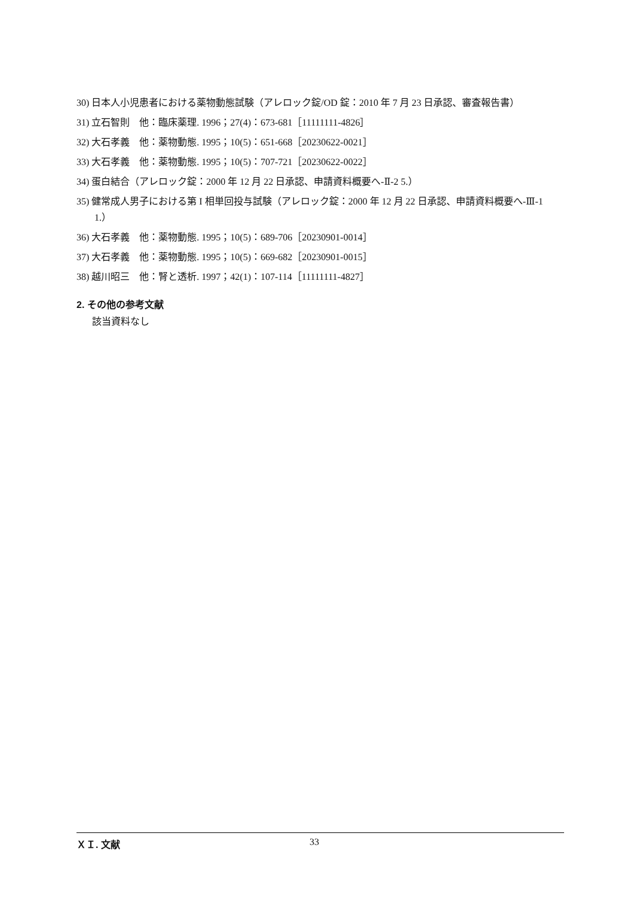30) 日本人小児患者における薬物動態試験（アレロック錠/OD 錠：2010 年 7 月 23 日承認、審査報告書）
31) 立石智則　他：臨床薬理. 1996；27(4)：673-681［11111111-4826］
32) 大石孝義　他：薬物動態. 1995；10(5)：651-668［20230622-0021］
33) 大石孝義　他：薬物動態. 1995；10(5)：707-721［20230622-0022］
34) 蛋白結合（アレロック錠：2000 年 12 月 22 日承認、申請資料概要へ-Ⅱ-2 5.）
35) 健常成人男子における第 I 相単回投与試験（アレロック錠：2000 年 12 月 22 日承認、申請資料概要へ-Ⅲ-1 1.）
36) 大石孝義　他：薬物動態. 1995；10(5)：689-706［20230901-0014］
37) 大石孝義　他：薬物動態. 1995；10(5)：669-682［20230901-0015］
38) 越川昭三　他：腎と透析. 1997；42(1)：107-114［11111111-4827］
2. その他の参考文献
該当資料なし
ＸＩ. 文献 33